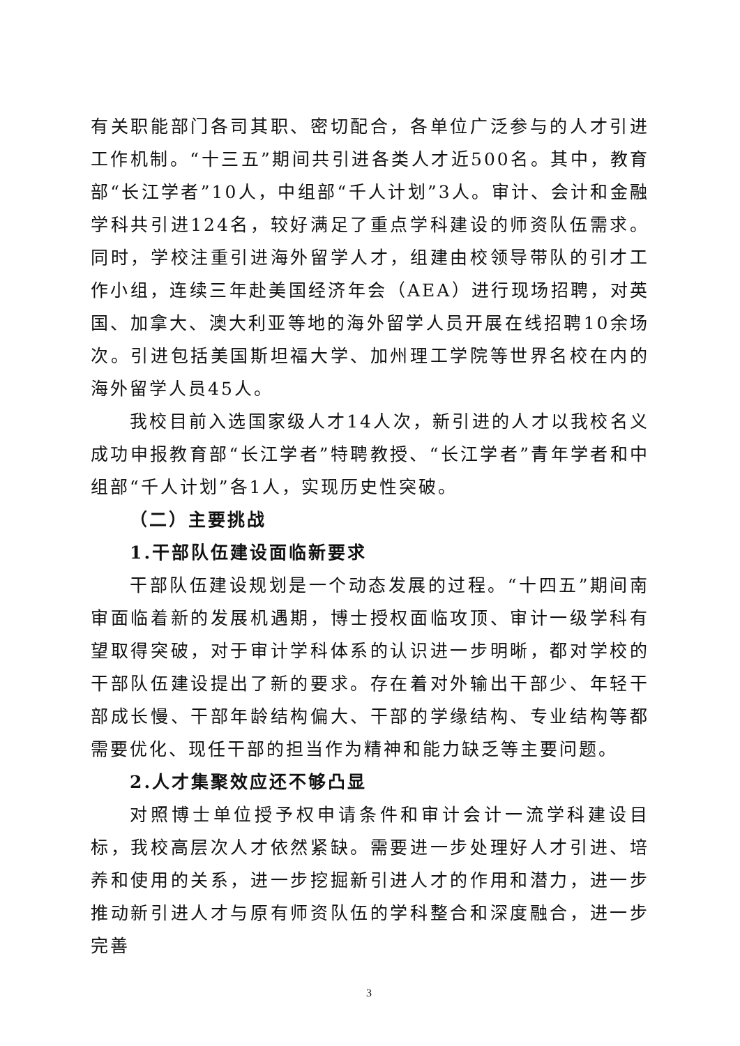有关职能部门各司其职、密切配合，各单位广泛参与的人才引进工作机制。“十三五”期间共引进各类人才近500名。其中，教育部“长江学者”10人，中组部“千人计划”3人。审计、会计和金融学科共引进124名，较好满足了重点学科建设的师资队伍需求。同时，学校注重引进海外留学人才，组建由校领导带队的引才工作小组，连续三年赴美国经济年会（AEA）进行现场招聘，对英国、加拿大、澳大利亚等地的海外留学人员开展在线招聘10余场次。引进包括美国斯坦福大学、加州理工学院等世界名校在内的海外留学人员45人。
我校目前入选国家级人才14人次，新引进的人才以我校名义成功申报教育部“长江学者”特聘教授、“长江学者”青年学者和中组部“千人计划”各1人，实现历史性突破。
（二）主要挑战
1.干部队伍建设面临新要求
干部队伍建设规划是一个动态发展的过程。“十四五”期间南审面临着新的发展机遇期，博士授权面临攻顶、审计一级学科有望取得突破，对于审计学科体系的认识进一步明晰，都对学校的干部队伍建设提出了新的要求。存在着对外输出干部少、年轻干部成长慢、干部年龄结构偏大、干部的学缘结构、专业结构等都需要优化、现任干部的担当作为精神和能力缺乏等主要问题。
2.人才集聚效应还不够凸显
对照博士单位授予权申请条件和审计会计一流学科建设目标，我校高层次人才依然紧缺。需要进一步处理好人才引进、培养和使用的关系，进一步挖掘新引进人才的作用和潜力，进一步推动新引进人才与原有师资队伍的学科整合和深度融合，进一步完善
3